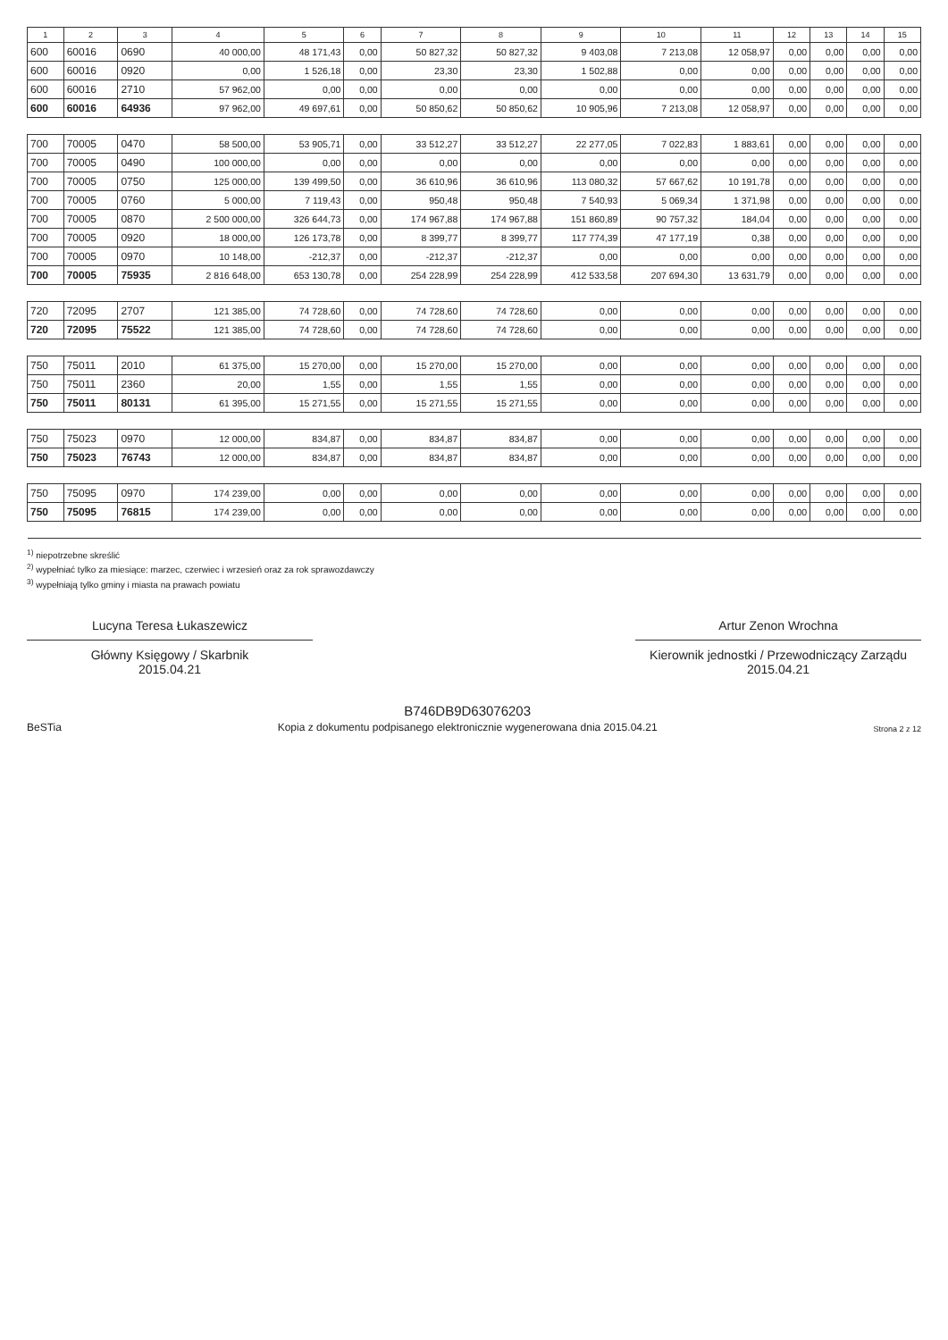| 1 | 2 | 3 | 4 | 5 | 6 | 7 | 8 | 9 | 10 | 11 | 12 | 13 | 14 | 15 |
| --- | --- | --- | --- | --- | --- | --- | --- | --- | --- | --- | --- | --- | --- | --- |
| 600 | 60016 | 0690 | 40 000,00 | 48 171,43 | 0,00 | 50 827,32 | 50 827,32 | 9 403,08 | 7 213,08 | 12 058,97 | 0,00 | 0,00 | 0,00 | 0,00 |
| 600 | 60016 | 0920 | 0,00 | 1 526,18 | 0,00 | 23,30 | 23,30 | 1 502,88 | 0,00 | 0,00 | 0,00 | 0,00 | 0,00 | 0,00 |
| 600 | 60016 | 2710 | 57 962,00 | 0,00 | 0,00 | 0,00 | 0,00 | 0,00 | 0,00 | 0,00 | 0,00 | 0,00 | 0,00 | 0,00 |
| 600 | 60016 | 64936 | 97 962,00 | 49 697,61 | 0,00 | 50 850,62 | 50 850,62 | 10 905,96 | 7 213,08 | 12 058,97 | 0,00 | 0,00 | 0,00 | 0,00 |
| 700 | 70005 | 0470 | 58 500,00 | 53 905,71 | 0,00 | 33 512,27 | 33 512,27 | 22 277,05 | 7 022,83 | 1 883,61 | 0,00 | 0,00 | 0,00 | 0,00 |
| 700 | 70005 | 0490 | 100 000,00 | 0,00 | 0,00 | 0,00 | 0,00 | 0,00 | 0,00 | 0,00 | 0,00 | 0,00 | 0,00 | 0,00 |
| 700 | 70005 | 0750 | 125 000,00 | 139 499,50 | 0,00 | 36 610,96 | 36 610,96 | 113 080,32 | 57 667,62 | 10 191,78 | 0,00 | 0,00 | 0,00 | 0,00 |
| 700 | 70005 | 0760 | 5 000,00 | 7 119,43 | 0,00 | 950,48 | 950,48 | 7 540,93 | 5 069,34 | 1 371,98 | 0,00 | 0,00 | 0,00 | 0,00 |
| 700 | 70005 | 0870 | 2 500 000,00 | 326 644,73 | 0,00 | 174 967,88 | 174 967,88 | 151 860,89 | 90 757,32 | 184,04 | 0,00 | 0,00 | 0,00 | 0,00 |
| 700 | 70005 | 0920 | 18 000,00 | 126 173,78 | 0,00 | 8 399,77 | 8 399,77 | 117 774,39 | 47 177,19 | 0,38 | 0,00 | 0,00 | 0,00 | 0,00 |
| 700 | 70005 | 0970 | 10 148,00 | -212,37 | 0,00 | -212,37 | -212,37 | 0,00 | 0,00 | 0,00 | 0,00 | 0,00 | 0,00 | 0,00 |
| 700 | 70005 | 75935 | 2 816 648,00 | 653 130,78 | 0,00 | 254 228,99 | 254 228,99 | 412 533,58 | 207 694,30 | 13 631,79 | 0,00 | 0,00 | 0,00 | 0,00 |
| 720 | 72095 | 2707 | 121 385,00 | 74 728,60 | 0,00 | 74 728,60 | 74 728,60 | 0,00 | 0,00 | 0,00 | 0,00 | 0,00 | 0,00 | 0,00 |
| 720 | 72095 | 75522 | 121 385,00 | 74 728,60 | 0,00 | 74 728,60 | 74 728,60 | 0,00 | 0,00 | 0,00 | 0,00 | 0,00 | 0,00 | 0,00 |
| 750 | 75011 | 2010 | 61 375,00 | 15 270,00 | 0,00 | 15 270,00 | 15 270,00 | 0,00 | 0,00 | 0,00 | 0,00 | 0,00 | 0,00 | 0,00 |
| 750 | 75011 | 2360 | 20,00 | 1,55 | 0,00 | 1,55 | 1,55 | 0,00 | 0,00 | 0,00 | 0,00 | 0,00 | 0,00 | 0,00 |
| 750 | 75011 | 80131 | 61 395,00 | 15 271,55 | 0,00 | 15 271,55 | 15 271,55 | 0,00 | 0,00 | 0,00 | 0,00 | 0,00 | 0,00 | 0,00 |
| 750 | 75023 | 0970 | 12 000,00 | 834,87 | 0,00 | 834,87 | 834,87 | 0,00 | 0,00 | 0,00 | 0,00 | 0,00 | 0,00 | 0,00 |
| 750 | 75023 | 76743 | 12 000,00 | 834,87 | 0,00 | 834,87 | 834,87 | 0,00 | 0,00 | 0,00 | 0,00 | 0,00 | 0,00 | 0,00 |
| 750 | 75095 | 0970 | 174 239,00 | 0,00 | 0,00 | 0,00 | 0,00 | 0,00 | 0,00 | 0,00 | 0,00 | 0,00 | 0,00 | 0,00 |
| 750 | 75095 | 76815 | 174 239,00 | 0,00 | 0,00 | 0,00 | 0,00 | 0,00 | 0,00 | 0,00 | 0,00 | 0,00 | 0,00 | 0,00 |
<sup>1)</sup> niepotrzebne skreślić
<sup>2)</sup> wypełniać tylko za miesiące: marzec, czerwiec i wrzesień oraz za rok sprawozdawczy
<sup>3)</sup> wypełniają tylko gminy i miasta na prawach powiatu
Lucyna Teresa Łukaszewicz
Główny Księgowy / Skarbnik
2015.04.21
Artur Zenon Wrochna
Kierownik jednostki / Przewodniczący Zarządu
2015.04.21
BeSTia
B746DB9D63076203
Kopia z dokumentu podpisanego elektronicznie wygenerowana dnia 2015.04.21
Strona 2 z 12